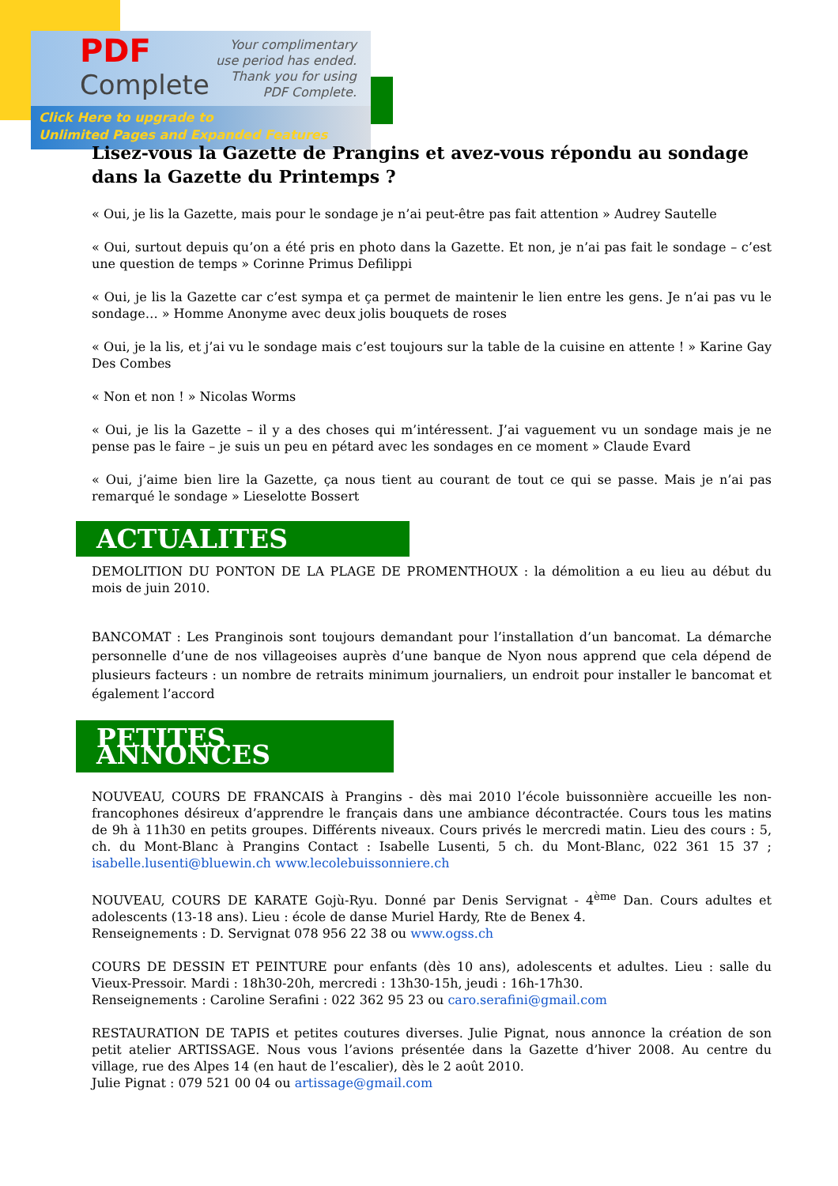PDF
Complete
Your complimentary
use period has ended.
Thank you for using
PDF Complete.
Click Here to upgrade to
Unlimited Pages and Expanded Features
Lisez-vous la Gazette de Prangins et avez-vous répondu au sondage dans la Gazette du Printemps ?
« Oui, je lis la Gazette, mais pour le sondage je n’ai peut-être pas fait attention » Audrey Sautelle
« Oui, surtout depuis qu’on a été pris en photo dans la Gazette. Et non, je n’ai pas fait le sondage – c’est une question de temps » Corinne Primus Defilippi
« Oui, je lis la Gazette car c’est sympa et ça permet de maintenir le lien entre les gens. Je n’ai pas vu le sondage… » Homme Anonyme avec deux jolis bouquets de roses
« Oui, je la lis, et j’ai vu le sondage mais c’est toujours sur la table de la cuisine en attente ! » Karine Gay Des Combes
« Non et non ! » Nicolas Worms
« Oui, je lis la Gazette – il y a des choses qui m’intéressent. J’ai vaguement vu un sondage mais je ne pense pas le faire – je suis un peu en pétard avec les sondages en ce moment » Claude Evard
« Oui, j’aime bien lire la Gazette, ça nous tient au courant de tout ce qui se passe. Mais je n’ai pas remarqué le sondage » Lieselotte Bossert
ACTUALITES
DEMOLITION DU PONTON DE LA PLAGE DE PROMENTHOUX : la démolition a eu lieu au début du mois de juin 2010.
BANCOMAT : Les Pranginois sont toujours demandant pour l’installation d’un bancomat. La démarche personnelle d’une de nos villageoises auprès d’une banque de Nyon nous apprend que cela dépend de plusieurs facteurs : un nombre de retraits minimum journaliers, un endroit pour installer le bancomat et également l’accord
PETITES ANNONCES
NOUVEAU, COURS DE FRANCAIS à Prangins - dès mai 2010 l’école buissonnière accueille les non-francophones désireux d’apprendre le français dans une ambiance décontractée. Cours tous les matins de 9h à 11h30 en petits groupes. Différents niveaux. Cours privés le mercredi matin. Lieu des cours : 5, ch. du Mont-Blanc à Prangins Contact : Isabelle Lusenti, 5 ch. du Mont-Blanc, 022 361 15 37 ; isabelle.lusenti@bluewin.ch www.lecolebuissonniere.ch
NOUVEAU, COURS DE KARATE Gojù-Ryu. Donné par Denis Servignat - 4<sup>ème</sup> Dan. Cours adultes et adolescents (13-18 ans). Lieu : école de danse Muriel Hardy, Rte de Benex 4.
Renseignements : D. Servignat 078 956 22 38 ou www.ogss.ch
COURS DE DESSIN ET PEINTURE pour enfants (dès 10 ans), adolescents et adultes. Lieu : salle du Vieux-Pressoir. Mardi : 18h30-20h, mercredi : 13h30-15h, jeudi : 16h-17h30.
Renseignements : Caroline Serafini : 022 362 95 23 ou caro.serafini@gmail.com
RESTAURATION DE TAPIS et petites coutures diverses. Julie Pignat, nous annonce la création de son petit atelier ARTISSAGE. Nous vous l’avions présentée dans la Gazette d’hiver 2008. Au centre du village, rue des Alpes 14 (en haut de l’escalier), dès le 2 août 2010.
Julie Pignat : 079 521 00 04 ou artissage@gmail.com